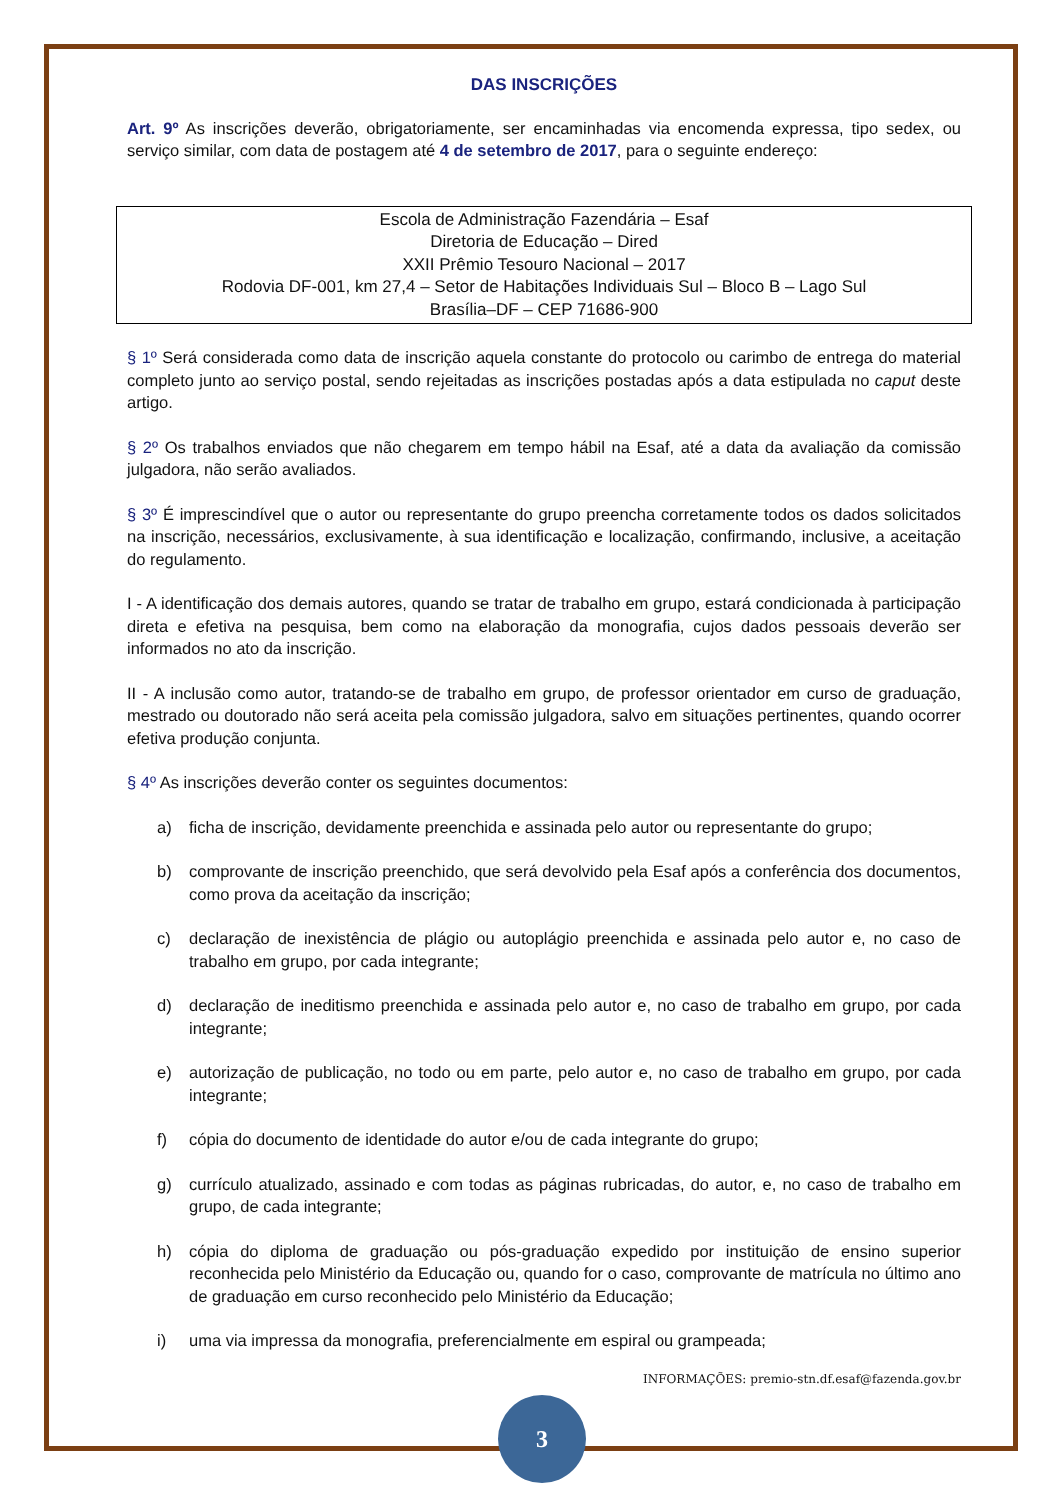DAS INSCRIÇÕES
Art. 9º As inscrições deverão, obrigatoriamente, ser encaminhadas via encomenda expressa, tipo sedex, ou serviço similar, com data de postagem até 4 de setembro de 2017, para o seguinte endereço:
Escola de Administração Fazendária – Esaf
Diretoria de Educação – Dired
XXII Prêmio Tesouro Nacional – 2017
Rodovia DF-001, km 27,4 – Setor de Habitações Individuais Sul – Bloco B – Lago Sul
Brasília–DF – CEP 71686-900
§ 1º Será considerada como data de inscrição aquela constante do protocolo ou carimbo de entrega do material completo junto ao serviço postal, sendo rejeitadas as inscrições postadas após a data estipulada no caput deste artigo.
§ 2º Os trabalhos enviados que não chegarem em tempo hábil na Esaf, até a data da avaliação da comissão julgadora, não serão avaliados.
§ 3º É imprescindível que o autor ou representante do grupo preencha corretamente todos os dados solicitados na inscrição, necessários, exclusivamente, à sua identificação e localização, confirmando, inclusive, a aceitação do regulamento.
I - A identificação dos demais autores, quando se tratar de trabalho em grupo, estará condicionada à participação direta e efetiva na pesquisa, bem como na elaboração da monografia, cujos dados pessoais deverão ser informados no ato da inscrição.
II - A inclusão como autor, tratando-se de trabalho em grupo, de professor orientador em curso de graduação, mestrado ou doutorado não será aceita pela comissão julgadora, salvo em situações pertinentes, quando ocorrer efetiva produção conjunta.
§ 4º As inscrições deverão conter os seguintes documentos:
a) ficha de inscrição, devidamente preenchida e assinada pelo autor ou representante do grupo;
b) comprovante de inscrição preenchido, que será devolvido pela Esaf após a conferência dos documentos, como prova da aceitação da inscrição;
c) declaração de inexistência de plágio ou autoplágio preenchida e assinada pelo autor e, no caso de trabalho em grupo, por cada integrante;
d) declaração de ineditismo preenchida e assinada pelo autor e, no caso de trabalho em grupo, por cada integrante;
e) autorização de publicação, no todo ou em parte, pelo autor e, no caso de trabalho em grupo, por cada integrante;
f) cópia do documento de identidade do autor e/ou de cada integrante do grupo;
g) currículo atualizado, assinado e com todas as páginas rubricadas, do autor, e, no caso de trabalho em grupo, de cada integrante;
h) cópia do diploma de graduação ou pós-graduação expedido por instituição de ensino superior reconhecida pelo Ministério da Educação ou, quando for o caso, comprovante de matrícula no último ano de graduação em curso reconhecido pelo Ministério da Educação;
i) uma via impressa da monografia, preferencialmente em espiral ou grampeada;
INFORMAÇÕES: premio-stn.df.esaf@fazenda.gov.br
3